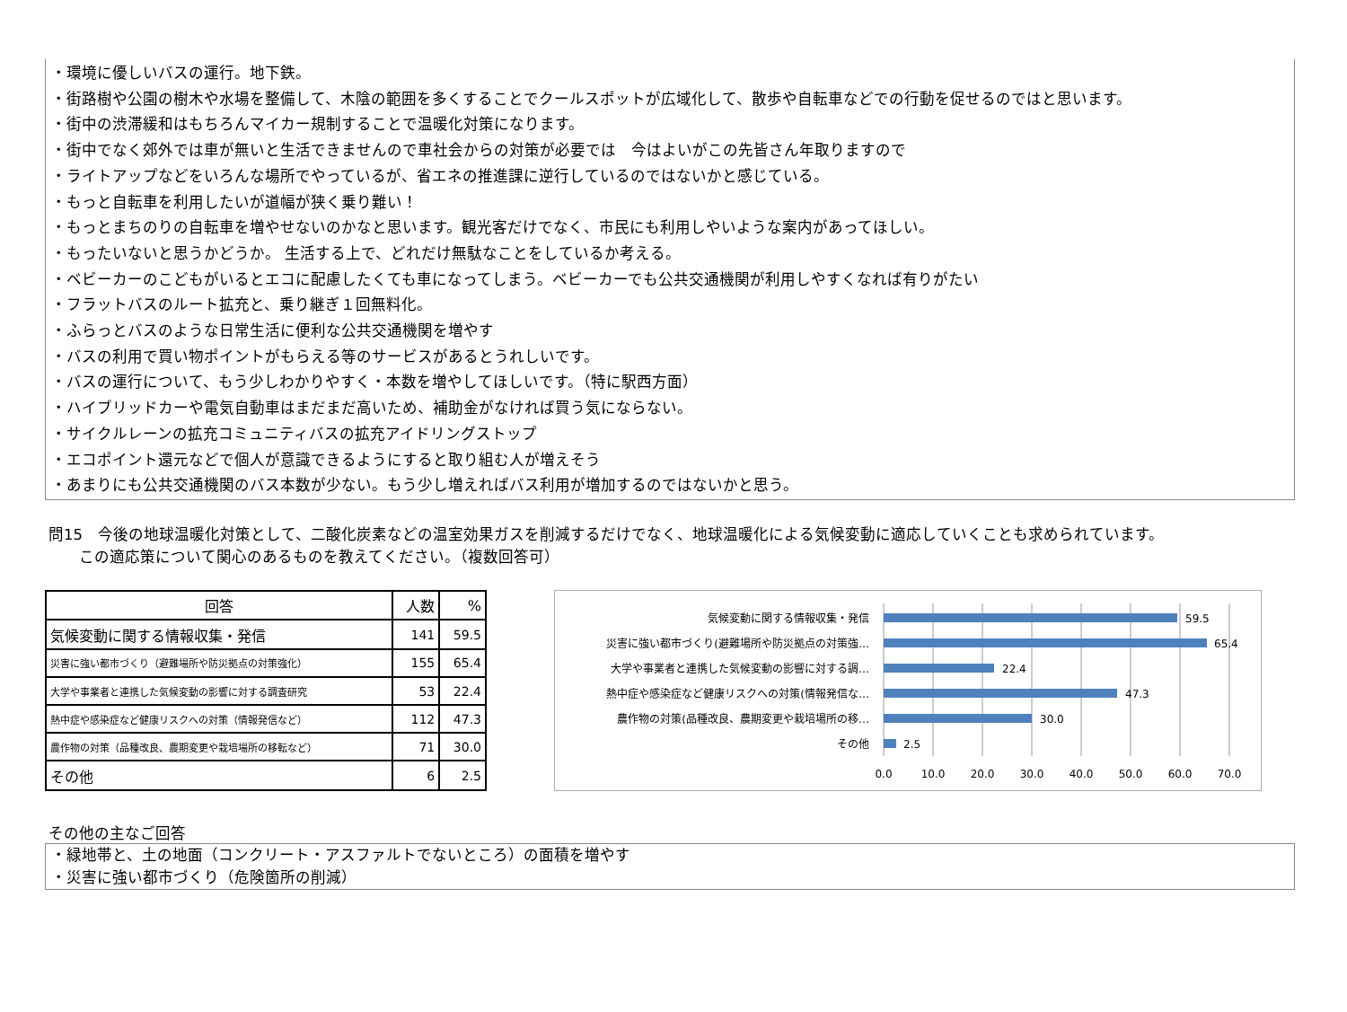・環境に優しいバスの運行。地下鉄。
・街路樹や公園の樹木や水場を整備して、木陰の範囲を多くすることでクールスポットが広域化して、散歩や自転車などでの行動を促せるのではと思います。
・街中の渋滞緩和はもちろんマイカー規制することで温暖化対策になります。
・街中でなく郊外では車が無いと生活できませんので車社会からの対策が必要では　今はよいがこの先皆さん年取りますので
・ライトアップなどをいろんな場所でやっているが、省エネの推進課に逆行しているのではないかと感じている。
・もっと自転車を利用したいが道幅が狭く乗り難い！
・もっとまちのりの自転車を増やせないのかなと思います。観光客だけでなく、市民にも利用しやいような案内があってほしい。
・もったいないと思うかどうか。 生活する上で、どれだけ無駄なことをしているか考える。
・ベビーカーのこどもがいるとエコに配慮したくても車になってしまう。ベビーカーでも公共交通機関が利用しやすくなれば有りがたい
・フラットバスのルート拡充と、乗り継ぎ１回無料化。
・ふらっとバスのような日常生活に便利な公共交通機関を増やす
・バスの利用で買い物ポイントがもらえる等のサービスがあるとうれしいです。
・バスの運行について、もう少しわかりやすく・本数を増やしてほしいです。（特に駅西方面）
・ハイブリッドカーや電気自動車はまだまだ高いため、補助金がなければ買う気にならない。
・サイクルレーンの拡充コミュニティバスの拡充アイドリングストップ
・エコポイント還元などで個人が意識できるようにすると取り組む人が増えそう
・あまりにも公共交通機関のバス本数が少ない。もう少し増えればバス利用が増加するのではないかと思う。
問15　今後の地球温暖化対策として、二酸化炭素などの温室効果ガスを削減するだけでなく、地球温暖化による気候変動に適応していくことも求められています。
　　この適応策について関心のあるものを教えてください。（複数回答可）
| 回答 | 人数 | % |
| --- | --- | --- |
| 気候変動に関する情報収集・発信 | 141 | 59.5 |
| 災害に強い都市づくり（避難場所や防災拠点の対策強化） | 155 | 65.4 |
| 大学や事業者と連携した気候変動の影響に対する調査研究 | 53 | 22.4 |
| 熱中症や感染症など健康リスクへの対策（情報発信など） | 112 | 47.3 |
| 農作物の対策（品種改良、農期変更や栽培場所の移転など） | 71 | 30.0 |
| その他 | 6 | 2.5 |
気候変動に関する情報収集・発信
災害に強い都市づくり(避難場所や防災拠点の対策強…
大学や事業者と連携した気候変動の影響に対する調…
熱中症や感染症など健康リスクへの対策(情報発信な…
農作物の対策(品種改良、農期変更や栽培場所の移…
その他
59.5
65.4
22.4
47.3
30.0
2.5
0.0
10.0
20.0
30.0
40.0
50.0
60.0
70.0
その他の主なご回答
・緑地帯と、土の地面（コンクリート・アスファルトでないところ）の面積を増やす
・災害に強い都市づくり（危険箇所の削減）